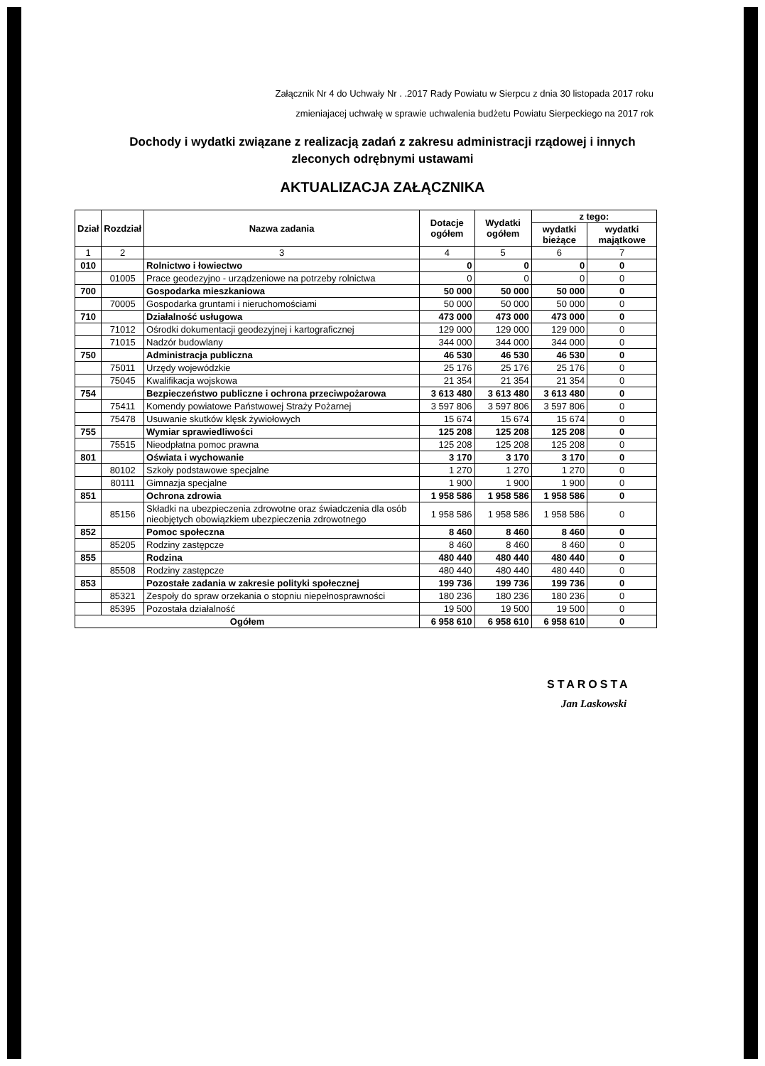Załącznik Nr 4 do Uchwały Nr . .2017 Rady Powiatu w Sierpcu z dnia 30 listopada 2017 roku
zmieniajacej uchwałę w sprawie uchwalenia budżetu Powiatu Sierpeckiego na 2017 rok
Dochody i wydatki związane z realizacją zadań z zakresu administracji rządowej i innych
zleconych odrębnymi ustawami
AKTUALIZACJA ZAŁĄCZNIKA
| Dział | Rozdział | Nazwa zadania | Dotacje ogółem | Wydatki ogółem | z tego: | |
| --- | --- | --- | --- | --- | --- | --- |
| | | | | | wydatki bieżące | wydatki majątkowe |
| 1 | 2 | 3 | 4 | 5 | 6 | 7 |
| 010 | | Rolnictwo i łowiectwo | 0 | 0 | 0 | 0 |
| | 01005 | Prace geodezyjno - urządzeniowe na potrzeby rolnictwa | 0 | 0 | 0 | 0 |
| 700 | | Gospodarka mieszkaniowa | 50 000 | 50 000 | 50 000 | 0 |
| | 70005 | Gospodarka gruntami i nieruchomościami | 50 000 | 50 000 | 50 000 | 0 |
| 710 | | Działalność usługowa | 473 000 | 473 000 | 473 000 | 0 |
| | 71012 | Ośrodki dokumentacji geodezyjnej i kartograficznej | 129 000 | 129 000 | 129 000 | 0 |
| | 71015 | Nadzór budowlany | 344 000 | 344 000 | 344 000 | 0 |
| 750 | | Administracja publiczna | 46 530 | 46 530 | 46 530 | 0 |
| | 75011 | Urzędy wojewódzkie | 25 176 | 25 176 | 25 176 | 0 |
| | 75045 | Kwalifikacja wojskowa | 21 354 | 21 354 | 21 354 | 0 |
| 754 | | Bezpieczeństwo publiczne i ochrona przeciwpożarowa | 3 613 480 | 3 613 480 | 3 613 480 | 0 |
| | 75411 | Komendy powiatowe Państwowej Straży Pożarnej | 3 597 806 | 3 597 806 | 3 597 806 | 0 |
| | 75478 | Usuwanie skutków klęsk żywiołowych | 15 674 | 15 674 | 15 674 | 0 |
| 755 | | Wymiar sprawiedliwości | 125 208 | 125 208 | 125 208 | 0 |
| | 75515 | Nieodpłatna pomoc prawna | 125 208 | 125 208 | 125 208 | 0 |
| 801 | | Oświata i wychowanie | 3 170 | 3 170 | 3 170 | 0 |
| | 80102 | Szkoły podstawowe specjalne | 1 270 | 1 270 | 1 270 | 0 |
| | 80111 | Gimnazja specjalne | 1 900 | 1 900 | 1 900 | 0 |
| 851 | | Ochrona zdrowia | 1 958 586 | 1 958 586 | 1 958 586 | 0 |
| | 85156 | Składki na ubezpieczenia zdrowotne oraz świadczenia dla osób nieobjętych obowiązkiem ubezpieczenia zdrowotnego | 1 958 586 | 1 958 586 | 1 958 586 | 0 |
| 852 | | Pomoc społeczna | 8 460 | 8 460 | 8 460 | 0 |
| | 85205 | Rodziny zastępcze | 8 460 | 8 460 | 8 460 | 0 |
| 855 | | Rodzina | 480 440 | 480 440 | 480 440 | 0 |
| | 85508 | Rodziny zastępcze | 480 440 | 480 440 | 480 440 | 0 |
| 853 | | Pozostałe zadania w zakresie polityki społecznej | 199 736 | 199 736 | 199 736 | 0 |
| | 85321 | Zespoły do spraw orzekania o stopniu niepełnosprawności | 180 236 | 180 236 | 180 236 | 0 |
| | 85395 | Pozostała działalność | 19 500 | 19 500 | 19 500 | 0 |
| Ogółem | | | 6 958 610 | 6 958 610 | 6 958 610 | 0 |
STAROSTA
Jan Laskowski